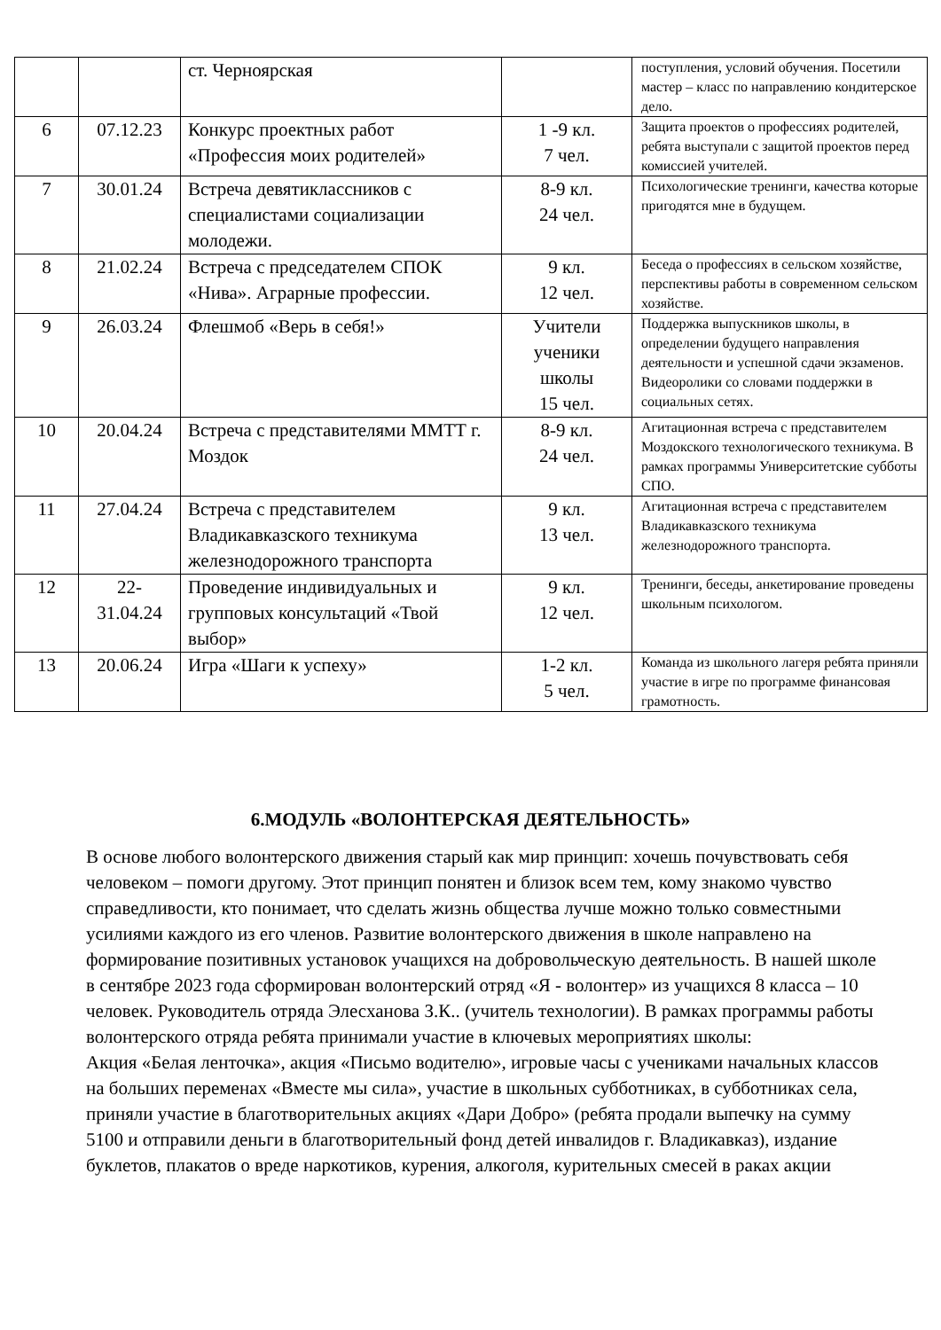| | | ст. Черноярская | | поступления, условий обучения. Посетили мастер – класс по направлению кондитерское дело. |
| 6 | 07.12.23 | Конкурс проектных работ «Профессия моих родителей» | 1 -9 кл. 7 чел. | Защита проектов о профессиях родителей, ребята выступали с защитой проектов перед комиссией учителей. |
| 7 | 30.01.24 | Встреча девятиклассников с специалистами социализации молодежи. | 8-9 кл. 24 чел. | Психологические тренинги, качества которые пригодятся мне в будущем. |
| 8 | 21.02.24 | Встреча с председателем СПОК «Нива». Аграрные профессии. | 9 кл. 12 чел. | Беседа о профессиях в сельском хозяйстве, перспективы работы в современном сельском хозяйстве. |
| 9 | 26.03.24 | Флешмоб «Верь в себя!» | Учители ученики школы 15 чел. | Поддержка выпускников школы, в определении будущего направления деятельности и успешной сдачи экзаменов. Видеоролики со словами поддержки в социальных сетях. |
| 10 | 20.04.24 | Встреча с представителями ММТТ г. Моздок | 8-9 кл. 24 чел. | Агитационная встреча с представителем Моздокского технологического техникума. В рамках программы Университетские субботы СПО. |
| 11 | 27.04.24 | Встреча с представителем Владикавказского техникума железнодорожного транспорта | 9 кл. 13 чел. | Агитационная встреча с представителем Владикавказского техникума железнодорожного транспорта. |
| 12 | 22- 31.04.24 | Проведение индивидуальных и групповых консультаций «Твой выбор» | 9 кл. 12 чел. | Тренинги, беседы, анкетирование проведены школьным психологом. |
| 13 | 20.06.24 | Игра «Шаги к успеху» | 1-2 кл. 5 чел. | Команда из школьного лагеря ребята приняли участие в игре по программе финансовая грамотность. |
6.МОДУЛЬ «ВОЛОНТЕРСКАЯ ДЕЯТЕЛЬНОСТЬ»
В основе любого волонтерского движения старый как мир принцип: хочешь почувствовать себя человеком – помоги другому. Этот принцип понятен и близок всем тем, кому знакомо чувство справедливости, кто понимает, что сделать жизнь общества лучше можно только совместными усилиями каждого из его членов. Развитие волонтерского движения в школе направлено на формирование позитивных установок учащихся на добровольческую деятельность. В нашей школе в сентябре 2023 года сформирован волонтерский отряд «Я - волонтер» из учащихся 8 класса – 10 человек. Руководитель отряда Элесханова З.К.. (учитель технологии). В рамках программы работы волонтерского отряда ребята принимали участие в ключевых мероприятиях школы:
Акция «Белая ленточка», акция «Письмо водителю», игровые часы с учениками начальных классов на больших переменах «Вместе мы сила», участие в школьных субботниках, в субботниках села, приняли участие в благотворительных акциях «Дари Добро» (ребята продали выпечку на сумму 5100 и отправили деньги в благотворительный фонд детей инвалидов г. Владикавказ), издание буклетов, плакатов о вреде наркотиков, курения, алкоголя, курительных смесей в раках акции